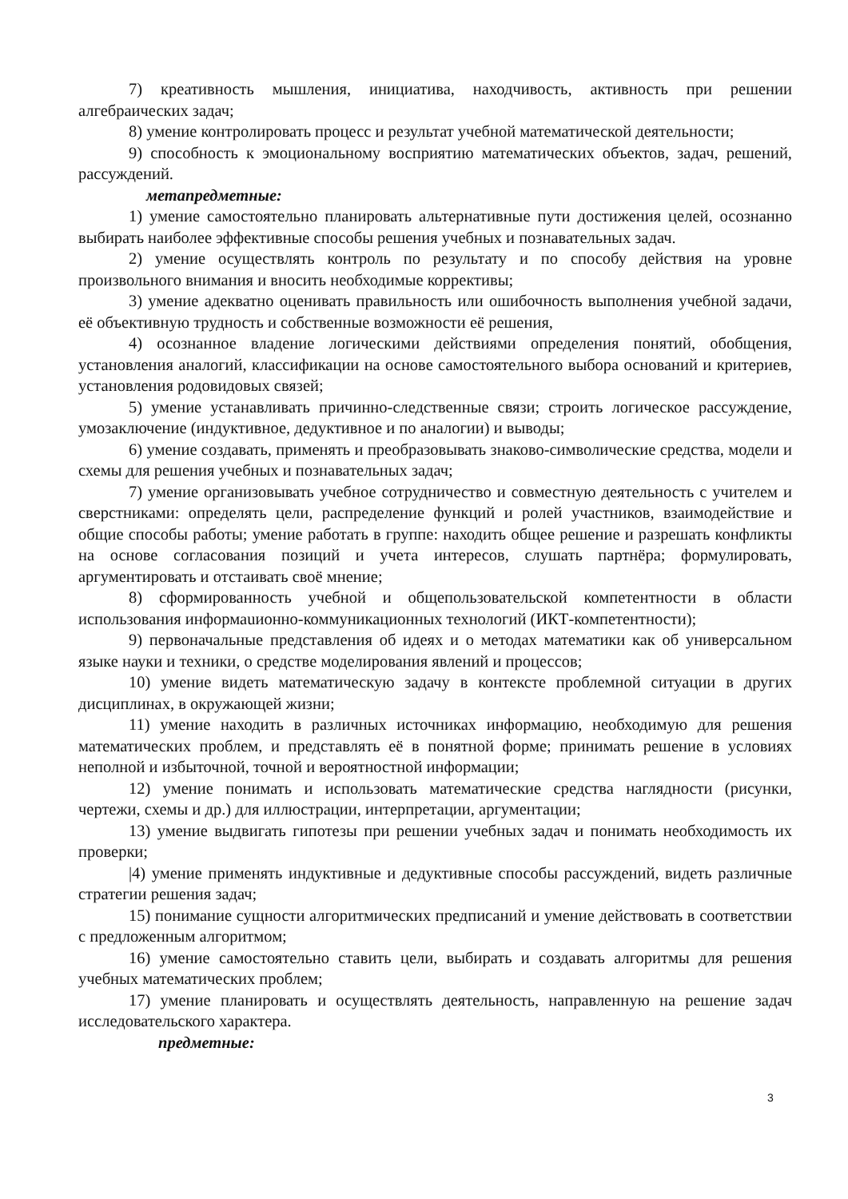7) креативность мышления, инициатива, находчивость, активность при решении алгебраических задач;
8) умение контролировать процесс и результат учебной математической деятельности;
9) способность к эмоциональному восприятию математических объектов, задач, решений, рассуждений.
метапредметные:
1) умение самостоятельно планировать альтернативные пути достижения целей, осознанно выбирать наиболее эффективные способы решения учебных и познавательных задач.
2) умение осуществлять контроль по результату и по способу действия на уровне произвольного внимания и вносить необходимые коррективы;
3) умение адекватно оценивать правильность или ошибочность выполнения учебной задачи, её объективную трудность и собственные возможности её решения,
4) осознанное владение логическими действиями определения понятий, обобщения, установления аналогий, классификации на основе самостоятельного выбора оснований и критериев, установления родовидовых связей;
5) умение устанавливать причинно-следственные связи; строить логическое рассуждение, умозаключение (индуктивное, дедуктивное и по аналогии) и выводы;
6) умение создавать, применять и преобразовывать знаково-символические средства, модели и схемы для решения учебных и познавательных задач;
7) умение организовывать учебное сотрудничество и совместную деятельность с учителем и сверстниками: определять цели, распределение функций и ролей участников, взаимодействие и общие способы работы; умение работать в группе: находить общее решение и разрешать конфликты на основе согласования позиций и учета интересов, слушать партнёра; формулировать, аргументировать и отстаивать своё мнение;
8) сформированность учебной и общепользовательской компетентности в области использования информаuионно-коммуникационных технологий (ИКТ-компетентности);
9) первоначальные представления об идеях и о методах математики как об универсальном языке науки и техники, о средстве моделирования явлений и процессов;
10) умение видеть математическую задачу в контексте проблемной ситуации в других дисциплинах, в окружающей жизни;
11) умение находить в различных источниках информацию, необходимую для решения математических проблем, и представлять её в понятной форме; принимать решение в условиях неполной и избыточной, точной и вероятностной информации;
12) умение понимать и использовать математические средства наглядности (рисунки, чертежи, схемы и др.) для иллюстрации, интерпретации, аргументации;
13) умение выдвигать гипотезы при решении учебных задач и понимать необходимость их проверки;
|4) умение применять индуктивные и дедуктивные способы рассуждений, видеть различные стратегии решения задач;
15) понимание сущности алгоритмических предписаний и умение действовать в соответствии с предложенным алгоритмом;
16) умение самостоятельно ставить цели, выбирать и создавать алгоритмы для решения учебных математических проблем;
17) умение планировать и осуществлять деятельность, направленную на решение задач исследовательского характера.
предметные:
3